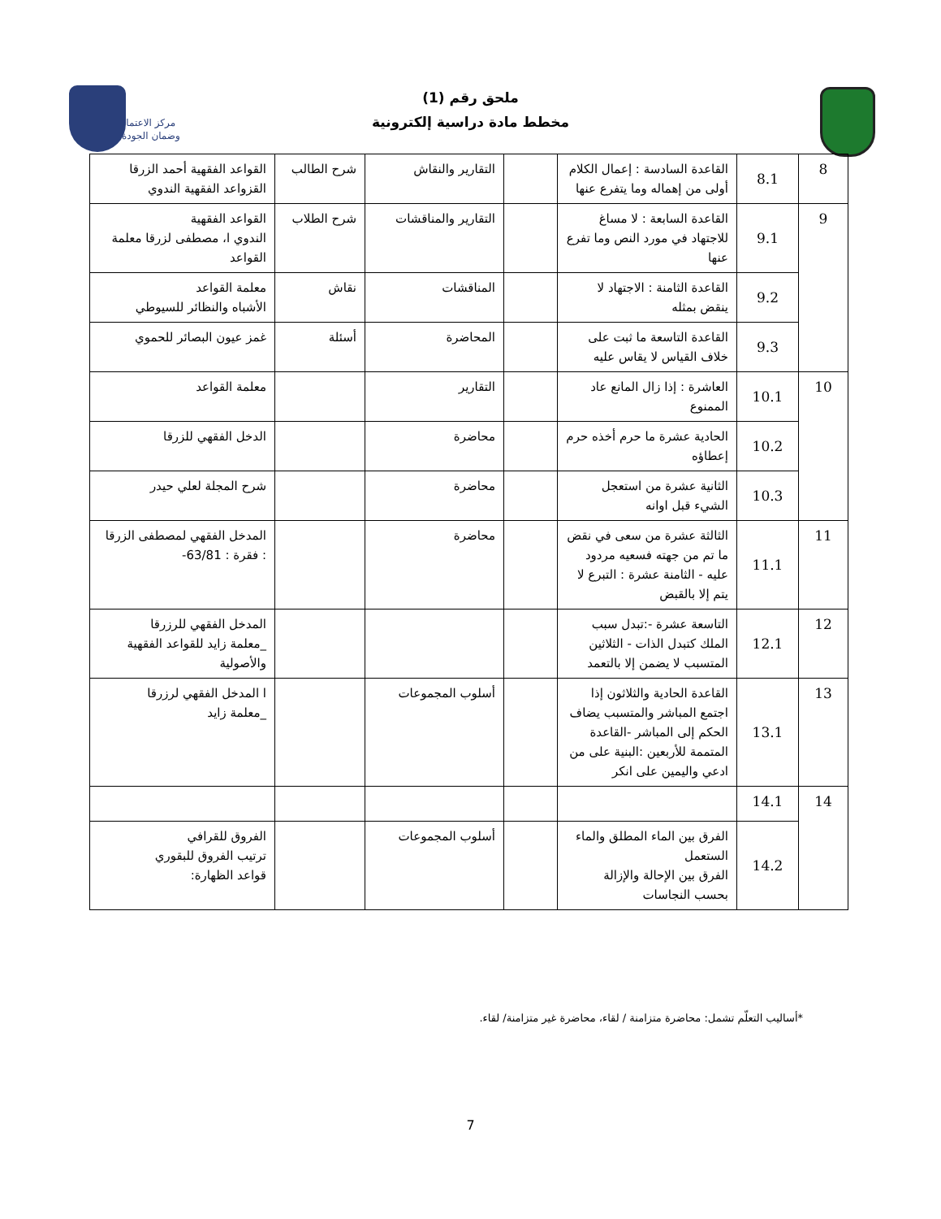ملحق رقم (1)
مخطط مادة دراسية إلكترونية
مركز الاعتماد
وضمان الجودة
| 8 | 8.1 | القاعدة السادسة : إعمال الكلام أولى من إهماله وما يتفرع عنها | | التقارير والنقاش | شرح الطالب | القواعد الفقهية أحمد الزرقا القزواعد الفقهية الندوي |
| 9 | 9.1 | القاعدة السابعة : لا مساغ للاجتهاد في مورد النص وما تفرع عنها | | التقارير والمناقشات | شرح الطلاب | القواعد الفقهية الندوي ا، مصطفى لزرقا معلمة القواعد |
| | 9.2 | القاعدة الثامنة : الاجتهاد لا ينقض بمثله | | المناقشات | نقاش | معلمة القواعد الأشباه والنظائر للسيوطي |
| | 9.3 | القاعدة التاسعة ما ثبت على خلاف القياس لا يقاس عليه | | المحاضرة | أسئلة | غمز عيون البصائر للحموي |
| 10 | 10.1 | العاشرة : إذا زال المانع عاد الممنوع | | التقارير | | معلمة القواعد |
| | 10.2 | الحادية عشرة ما حرم أخذه حرم إعطاؤه | | محاضرة | | الدخل الفقهي للزرقا |
| | 10.3 | الثانية عشرة من استعجل الشيء قبل اوانه | | محاضرة | | شرح المجلة لعلي حيدر |
| 11 | 11.1 | الثالثة عشرة من سعى في نقض ما تم من جهته فسعيه مردود عليه - الثامنة عشرة : التبرع لا يتم إلا بالقبض | | محاضرة | | المدخل الفقهي لمصطفى الزرقا : فقرة : 63/81- |
| 12 | 12.1 | التاسعة عشرة -:تبدل سبب الملك كتبدل الذات - الثلاثين المتسبب لا يضمن إلا بالتعمد | | | | المدخل الفقهي للرزرقا _معلمة زايد للقواعد الفقهية والأصولية |
| 13 | 13.1 | القاعدة الحادية والثلاثون إذا اجتمع المباشر والمتسبب يضاف الحكم إلى المباشر -القاعدة المتممة للأربعين :البنية على من ادعي واليمين على انكر | | أسلوب المجموعات | | ا المدخل الفقهي لرزرقا _معلمة زايد |
| 14 | 14.1 | | | | | |
| | 14.2 | الفرق بين الماء المطلق والماء الستعمل الفرق بين الإحالة والإزالة بحسب النجاسات | | أسلوب المجموعات | | الفروق للقرافي ترتيب الفروق للبقوري قواعد الظهارة: |
*أساليب التعلّم تشمل: محاضرة متزامنة / لقاء، محاضرة غير متزامنة/ لقاء.
7